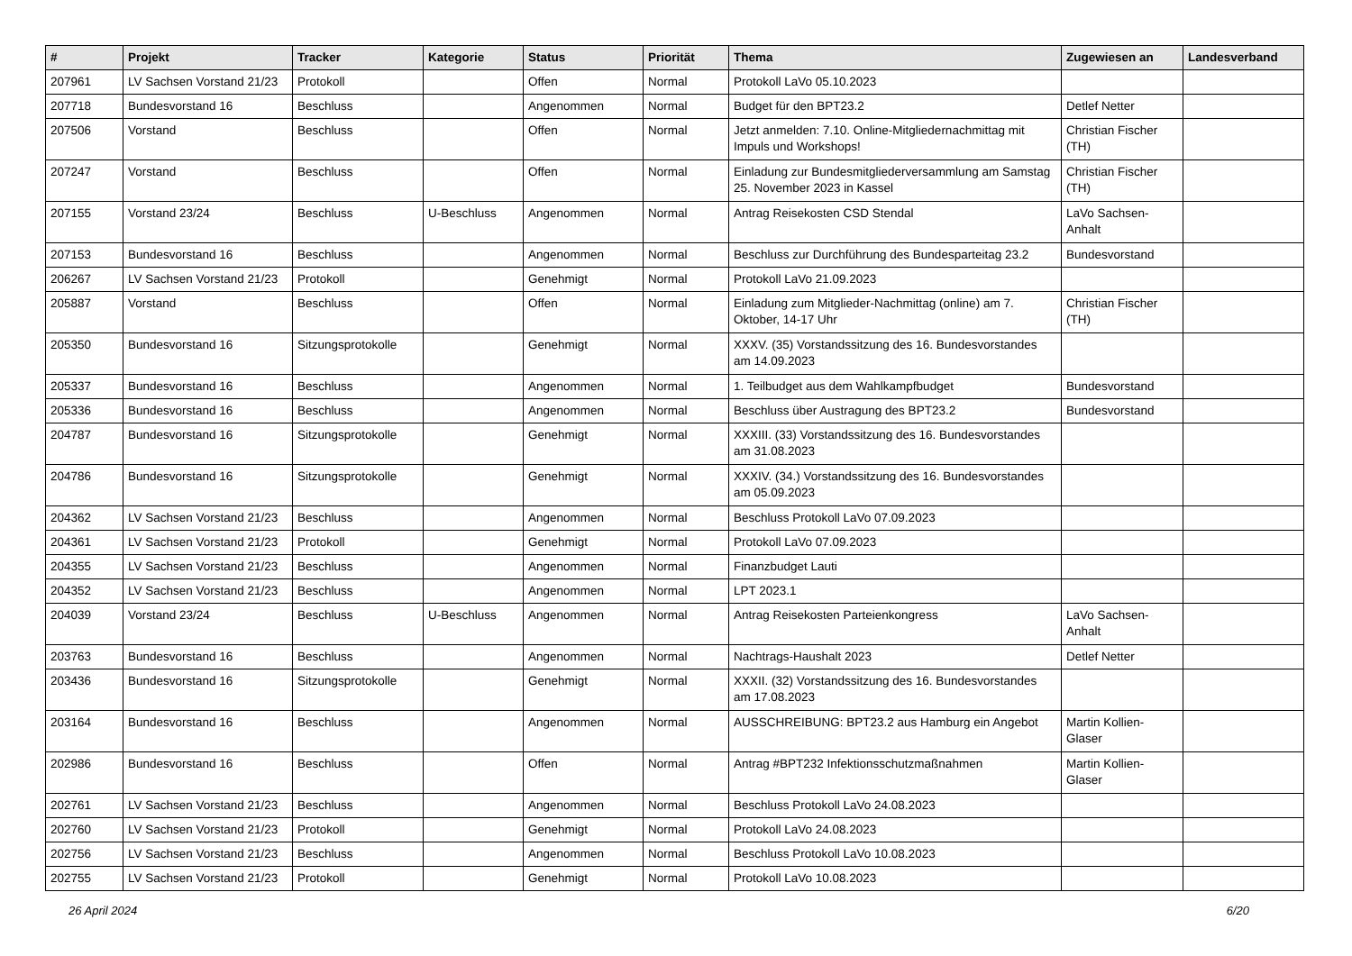| # | Projekt | Tracker | Kategorie | Status | Priorität | Thema | Zugewiesen an | Landesverband |
| --- | --- | --- | --- | --- | --- | --- | --- | --- |
| 207961 | LV Sachsen Vorstand 21/23 | Protokoll | | Offen | Normal | Protokoll LaVo 05.10.2023 | | |
| 207718 | Bundesvorstand 16 | Beschluss | | Angenommen | Normal | Budget für den BPT23.2 | Detlef Netter | |
| 207506 | Vorstand | Beschluss | | Offen | Normal | Jetzt anmelden: 7.10. Online-Mitgliedernachmittag mit Impuls und Workshops! | Christian Fischer (TH) | |
| 207247 | Vorstand | Beschluss | | Offen | Normal | Einladung zur Bundesmitgliederversammlung am Samstag 25. November 2023 in Kassel | Christian Fischer (TH) | |
| 207155 | Vorstand 23/24 | Beschluss | U-Beschluss | Angenommen | Normal | Antrag Reisekosten CSD Stendal | LaVo Sachsen-Anhalt | |
| 207153 | Bundesvorstand 16 | Beschluss | | Angenommen | Normal | Beschluss zur Durchführung des Bundesparteitag 23.2 | Bundesvorstand | |
| 206267 | LV Sachsen Vorstand 21/23 | Protokoll | | Genehmigt | Normal | Protokoll LaVo 21.09.2023 | | |
| 205887 | Vorstand | Beschluss | | Offen | Normal | Einladung zum Mitglieder-Nachmittag (online) am 7. Oktober, 14-17 Uhr | Christian Fischer (TH) | |
| 205350 | Bundesvorstand 16 | Sitzungsprotokolle | | Genehmigt | Normal | XXXV. (35) Vorstandssitzung des 16. Bundesvorstandes am 14.09.2023 | | |
| 205337 | Bundesvorstand 16 | Beschluss | | Angenommen | Normal | 1. Teilbudget aus dem Wahlkampfbudget | Bundesvorstand | |
| 205336 | Bundesvorstand 16 | Beschluss | | Angenommen | Normal | Beschluss über Austragung des BPT23.2 | Bundesvorstand | |
| 204787 | Bundesvorstand 16 | Sitzungsprotokolle | | Genehmigt | Normal | XXXIII. (33) Vorstandssitzung des 16. Bundesvorstandes am 31.08.2023 | | |
| 204786 | Bundesvorstand 16 | Sitzungsprotokolle | | Genehmigt | Normal | XXXIV. (34.) Vorstandssitzung des 16. Bundesvorstandes am 05.09.2023 | | |
| 204362 | LV Sachsen Vorstand 21/23 | Beschluss | | Angenommen | Normal | Beschluss Protokoll LaVo 07.09.2023 | | |
| 204361 | LV Sachsen Vorstand 21/23 | Protokoll | | Genehmigt | Normal | Protokoll LaVo 07.09.2023 | | |
| 204355 | LV Sachsen Vorstand 21/23 | Beschluss | | Angenommen | Normal | Finanzbudget Lauti | | |
| 204352 | LV Sachsen Vorstand 21/23 | Beschluss | | Angenommen | Normal | LPT 2023.1 | | |
| 204039 | Vorstand 23/24 | Beschluss | U-Beschluss | Angenommen | Normal | Antrag Reisekosten Parteienkongress | LaVo Sachsen-Anhalt | |
| 203763 | Bundesvorstand 16 | Beschluss | | Angenommen | Normal | Nachtrags-Haushalt 2023 | Detlef Netter | |
| 203436 | Bundesvorstand 16 | Sitzungsprotokolle | | Genehmigt | Normal | XXXII. (32) Vorstandssitzung des 16. Bundesvorstandes am 17.08.2023 | | |
| 203164 | Bundesvorstand 16 | Beschluss | | Angenommen | Normal | AUSSCHREIBUNG: BPT23.2 aus Hamburg ein Angebot | Martin Kollien-Glaser | |
| 202986 | Bundesvorstand 16 | Beschluss | | Offen | Normal | Antrag #BPT232 Infektionsschutzmaßnahmen | Martin Kollien-Glaser | |
| 202761 | LV Sachsen Vorstand 21/23 | Beschluss | | Angenommen | Normal | Beschluss Protokoll LaVo 24.08.2023 | | |
| 202760 | LV Sachsen Vorstand 21/23 | Protokoll | | Genehmigt | Normal | Protokoll LaVo 24.08.2023 | | |
| 202756 | LV Sachsen Vorstand 21/23 | Beschluss | | Angenommen | Normal | Beschluss Protokoll LaVo 10.08.2023 | | |
| 202755 | LV Sachsen Vorstand 21/23 | Protokoll | | Genehmigt | Normal | Protokoll LaVo 10.08.2023 | | |
26 April 2024 6/20